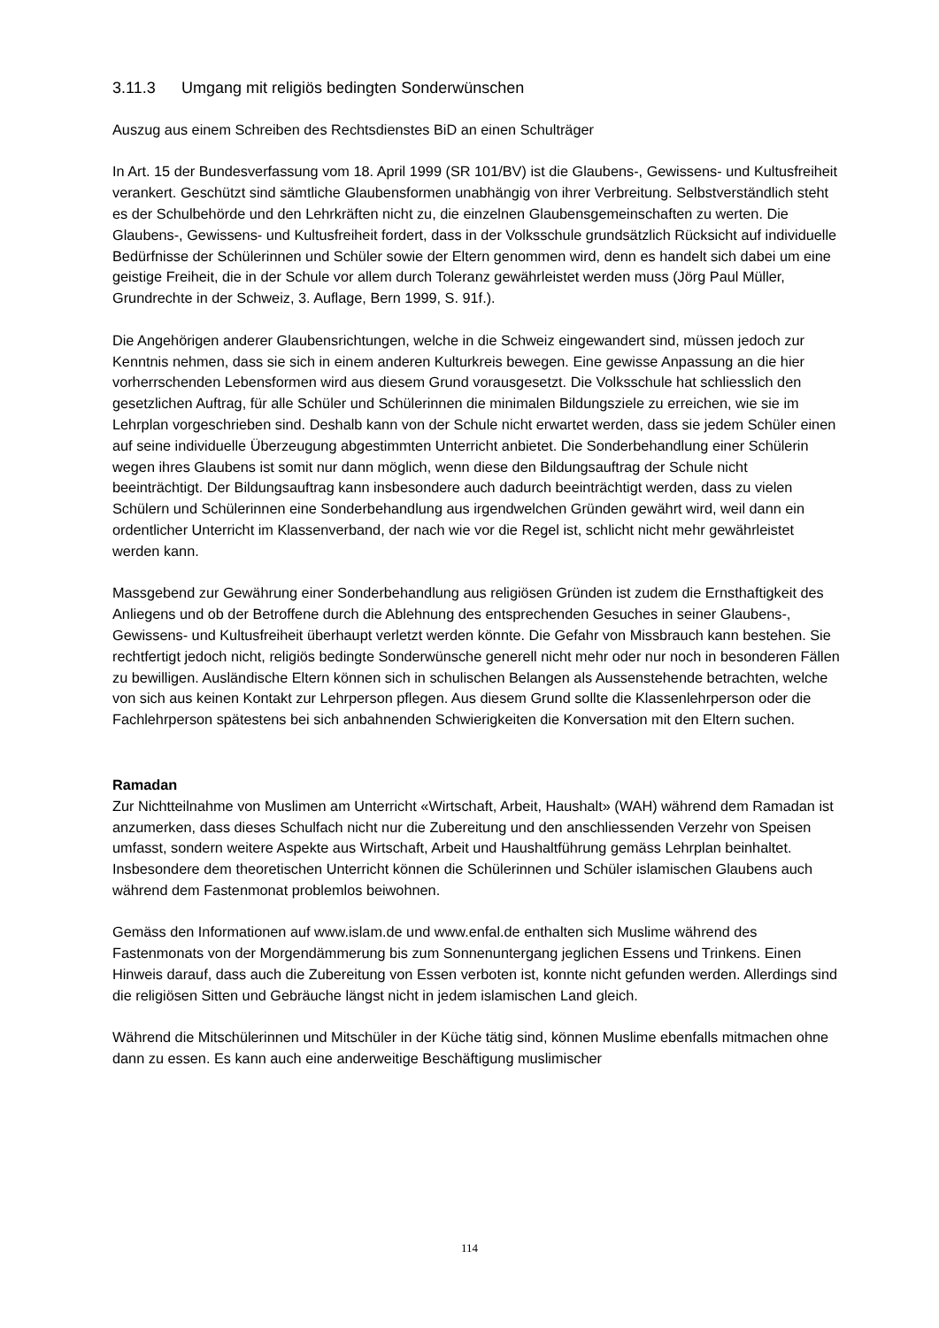3.11.3 Umgang mit religiös bedingten Sonderwünschen
Auszug aus einem Schreiben des Rechtsdienstes BiD an einen Schulträger
In Art. 15 der Bundesverfassung vom 18. April 1999 (SR 101/BV) ist die Glaubens-, Gewissens- und Kultusfreiheit verankert. Geschützt sind sämtliche Glaubensformen unabhängig von ihrer Verbreitung. Selbstverständlich steht es der Schulbehörde und den Lehrkräften nicht zu, die einzelnen Glaubensgemeinschaften zu werten. Die Glaubens-, Gewissens- und Kultusfreiheit fordert, dass in der Volksschule grundsätzlich Rücksicht auf individuelle Bedürfnisse der Schülerinnen und Schüler sowie der Eltern genommen wird, denn es handelt sich dabei um eine geistige Freiheit, die in der Schule vor allem durch Toleranz gewährleistet werden muss (Jörg Paul Müller, Grundrechte in der Schweiz, 3. Auflage, Bern 1999, S. 91f.).
Die Angehörigen anderer Glaubensrichtungen, welche in die Schweiz eingewandert sind, müssen jedoch zur Kenntnis nehmen, dass sie sich in einem anderen Kulturkreis bewegen. Eine gewisse Anpassung an die hier vorherrschenden Lebensformen wird aus diesem Grund vorausgesetzt. Die Volksschule hat schliesslich den gesetzlichen Auftrag, für alle Schüler und Schülerinnen die minimalen Bildungsziele zu erreichen, wie sie im Lehrplan vorgeschrieben sind. Deshalb kann von der Schule nicht erwartet werden, dass sie jedem Schüler einen auf seine individuelle Überzeugung abgestimmten Unterricht anbietet. Die Sonderbehandlung einer Schülerin wegen ihres Glaubens ist somit nur dann möglich, wenn diese den Bildungsauftrag der Schule nicht beeinträchtigt. Der Bildungsauftrag kann insbesondere auch dadurch beeinträchtigt werden, dass zu vielen Schülern und Schülerinnen eine Sonderbehandlung aus irgendwelchen Gründen gewährt wird, weil dann ein ordentlicher Unterricht im Klassenverband, der nach wie vor die Regel ist, schlicht nicht mehr gewährleistet werden kann.
Massgebend zur Gewährung einer Sonderbehandlung aus religiösen Gründen ist zudem die Ernsthaftigkeit des Anliegens und ob der Betroffene durch die Ablehnung des entsprechenden Gesuches in seiner Glaubens-, Gewissens- und Kultusfreiheit überhaupt verletzt werden könnte. Die Gefahr von Missbrauch kann bestehen. Sie rechtfertigt jedoch nicht, religiös bedingte Sonderwünsche generell nicht mehr oder nur noch in besonderen Fällen zu bewilligen. Ausländische Eltern können sich in schulischen Belangen als Aussenstehende betrachten, welche von sich aus keinen Kontakt zur Lehrperson pflegen. Aus diesem Grund sollte die Klassenlehrperson oder die Fachlehrperson spätestens bei sich anbahnenden Schwierigkeiten die Konversation mit den Eltern suchen.
Ramadan
Zur Nichtteilnahme von Muslimen am Unterricht «Wirtschaft, Arbeit, Haushalt» (WAH) während dem Ramadan ist anzumerken, dass dieses Schulfach nicht nur die Zubereitung und den anschliessenden Verzehr von Speisen umfasst, sondern weitere Aspekte aus Wirtschaft, Arbeit und Haushaltführung gemäss Lehrplan beinhaltet. Insbesondere dem theoretischen Unterricht können die Schülerinnen und Schüler islamischen Glaubens auch während dem Fastenmonat problemlos beiwohnen.
Gemäss den Informationen auf www.islam.de und www.enfal.de enthalten sich Muslime während des Fastenmonats von der Morgendämmerung bis zum Sonnenuntergang jeglichen Essens und Trinkens. Einen Hinweis darauf, dass auch die Zubereitung von Essen verboten ist, konnte nicht gefunden werden. Allerdings sind die religiösen Sitten und Gebräuche längst nicht in jedem islamischen Land gleich.
Während die Mitschülerinnen und Mitschüler in der Küche tätig sind, können Muslime ebenfalls mitmachen ohne dann zu essen. Es kann auch eine anderweitige Beschäftigung muslimischer
114